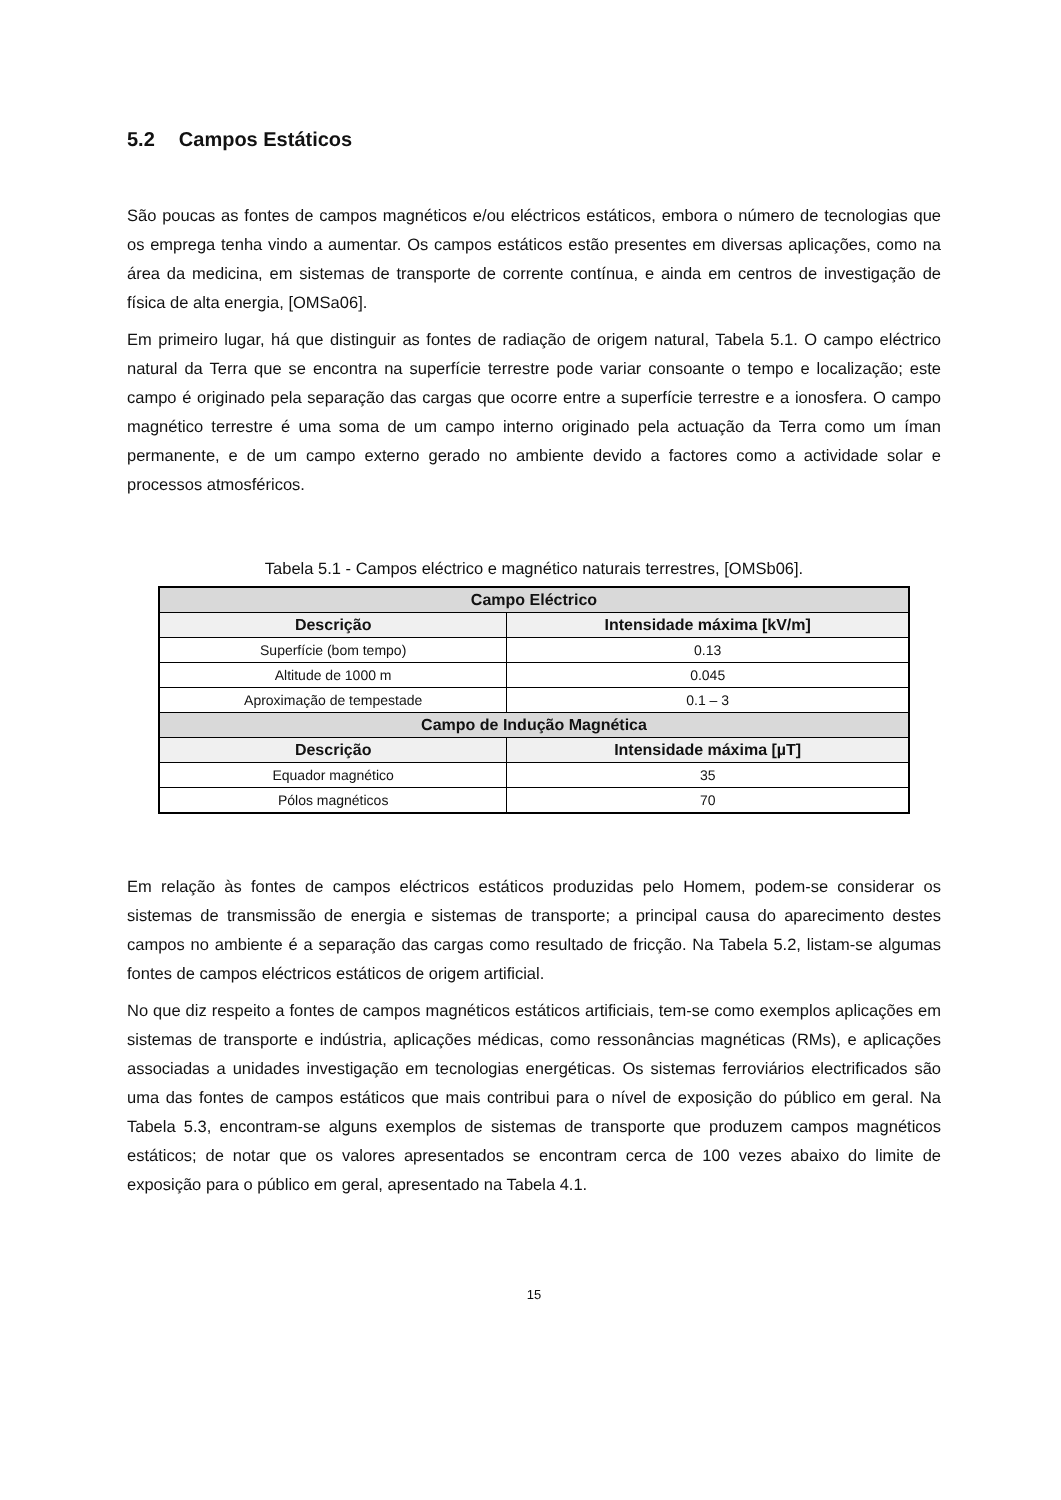5.2 Campos Estáticos
São poucas as fontes de campos magnéticos e/ou eléctricos estáticos, embora o número de tecnologias que os emprega tenha vindo a aumentar. Os campos estáticos estão presentes em diversas aplicações, como na área da medicina, em sistemas de transporte de corrente contínua, e ainda em centros de investigação de física de alta energia, [OMSa06].
Em primeiro lugar, há que distinguir as fontes de radiação de origem natural, Tabela 5.1. O campo eléctrico natural da Terra que se encontra na superfície terrestre pode variar consoante o tempo e localização; este campo é originado pela separação das cargas que ocorre entre a superfície terrestre e a ionosfera. O campo magnético terrestre é uma soma de um campo interno originado pela actuação da Terra como um íman permanente, e de um campo externo gerado no ambiente devido a factores como a actividade solar e processos atmosféricos.
Tabela 5.1 - Campos eléctrico e magnético naturais terrestres, [OMSb06].
| Campo Eléctrico | |
| --- | --- |
| Descrição | Intensidade máxima [kV/m] |
| Superfície (bom tempo) | 0.13 |
| Altitude de 1000 m | 0.045 |
| Aproximação de tempestade | 0.1 – 3 |
| Campo de Indução Magnética | |
| Descrição | Intensidade máxima [µT] |
| Equador magnético | 35 |
| Pólos magnéticos | 70 |
Em relação às fontes de campos eléctricos estáticos produzidas pelo Homem, podem-se considerar os sistemas de transmissão de energia e sistemas de transporte; a principal causa do aparecimento destes campos no ambiente é a separação das cargas como resultado de fricção. Na Tabela 5.2, listam-se algumas fontes de campos eléctricos estáticos de origem artificial.
No que diz respeito a fontes de campos magnéticos estáticos artificiais, tem-se como exemplos aplicações em sistemas de transporte e indústria, aplicações médicas, como ressonâncias magnéticas (RMs), e aplicações associadas a unidades investigação em tecnologias energéticas. Os sistemas ferroviários electrificados são uma das fontes de campos estáticos que mais contribui para o nível de exposição do público em geral. Na Tabela 5.3, encontram-se alguns exemplos de sistemas de transporte que produzem campos magnéticos estáticos; de notar que os valores apresentados se encontram cerca de 100 vezes abaixo do limite de exposição para o público em geral, apresentado na Tabela 4.1.
15